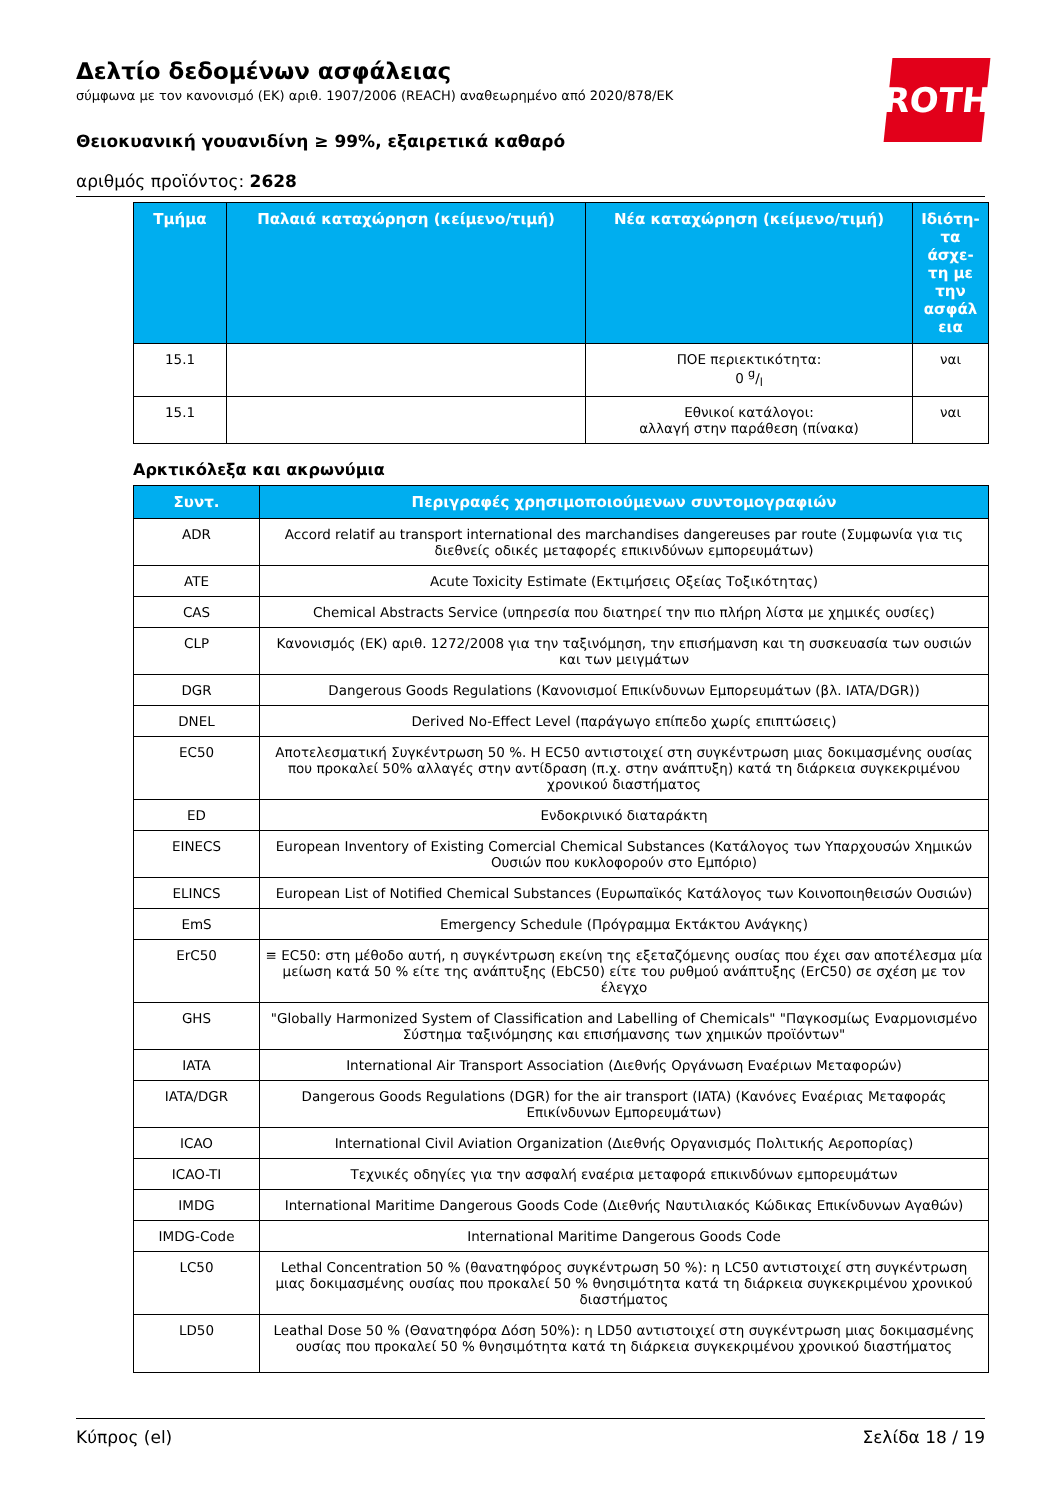ROTH
Δελτίο δεδομένων ασφάλειας
σύμφωνα με τον κανονισμό (ΕΚ) αριθ. 1907/2006 (REACH) αναθεωρημένο από 2020/878/ΕΚ
Θειοκυανική γουανιδίνη ≥ 99%, εξαιρετικά καθαρό
αριθμός προϊόντος: 2628
| Τμήμα | Παλαιά καταχώρηση (κείμενο/τιμή) | Νέα καταχώρηση (κείμενο/τιμή) | Ιδιότη-τα άσχε-τη με την ασφάλ εια |
| --- | --- | --- | --- |
| 15.1 | | ΠΟΕ περιεκτικότητα: 0 g/l | ναι |
| 15.1 | | Εθνικοί κατάλογοι: αλλαγή στην παράθεση (πίνακα) | ναι |
Αρκτικόλεξα και ακρωνύμια
| Συντ. | Περιγραφές χρησιμοποιούμενων συντομογραφιών |
| --- | --- |
| ADR | Accord relatif au transport international des marchandises dangereuses par route (Συμφωνία για τις διεθνείς οδικές μεταφορές επικινδύνων εμπορευμάτων) |
| ATE | Acute Toxicity Estimate (Εκτιμήσεις Οξείας Τοξικότητας) |
| CAS | Chemical Abstracts Service (υπηρεσία που διατηρεί την πιο πλήρη λίστα με χημικές ουσίες) |
| CLP | Κανονισμός (ΕΚ) αριθ. 1272/2008 για την ταξινόμηση, την επισήμανση και τη συσκευασία των ουσιών και των μειγμάτων |
| DGR | Dangerous Goods Regulations (Κανονισμοί Επικίνδυνων Εμπορευμάτων (βλ. IATA/DGR)) |
| DNEL | Derived No-Effect Level (παράγωγο επίπεδο χωρίς επιπτώσεις) |
| EC50 | Αποτελεσματική Συγκέντρωση 50 %. Η EC50 αντιστοιχεί στη συγκέντρωση μιας δοκιμασμένης ουσίας που προκαλεί 50% αλλαγές στην αντίδραση (π.χ. στην ανάπτυξη) κατά τη διάρκεια συγκεκριμένου χρονικού διαστήματος |
| ED | Ενδοκρινικό διαταράκτη |
| EINECS | European Inventory of Existing Comercial Chemical Substances (Κατάλογος των Υπαρχουσών Χημικών Ουσιών που κυκλοφορούν στο Εμπόριο) |
| ELINCS | European List of Notified Chemical Substances (Ευρωπαϊκός Κατάλογος των Κοινοποιηθεισών Ουσιών) |
| EmS | Emergency Schedule (Πρόγραμμα Εκτάκτου Ανάγκης) |
| ErC50 | ≡ EC50: στη μέθοδο αυτή, η συγκέντρωση εκείνη της εξεταζόμενης ουσίας που έχει σαν αποτέλεσμα μία μείωση κατά 50 % είτε της ανάπτυξης (EbC50) είτε του ρυθμού ανάπτυξης (ErC50) σε σχέση με τον έλεγχο |
| GHS | "Globally Harmonized System of Classification and Labelling of Chemicals" "Παγκοσμίως Εναρμονισμένο Σύστημα ταξινόμησης και επισήμανσης των χημικών προϊόντων" |
| IATA | International Air Transport Association (Διεθνής Οργάνωση Εναέριων Μεταφορών) |
| IATA/DGR | Dangerous Goods Regulations (DGR) for the air transport (IATA) (Κανόνες Εναέριας Μεταφοράς Επικίνδυνων Εμπορευμάτων) |
| ICAO | International Civil Aviation Organization (Διεθνής Οργανισμός Πολιτικής Αεροπορίας) |
| ICAO-TI | Τεχνικές οδηγίες για την ασφαλή εναέρια μεταφορά επικινδύνων εμπορευμάτων |
| IMDG | International Maritime Dangerous Goods Code (Διεθνής Ναυτιλιακός Κώδικας Επικίνδυνων Αγαθών) |
| IMDG-Code | International Maritime Dangerous Goods Code |
| LC50 | Lethal Concentration 50 % (θανατηφόρος συγκέντρωση 50 %): η LC50 αντιστοιχεί στη συγκέντρωση μιας δοκιμασμένης ουσίας που προκαλεί 50 % θνησιμότητα κατά τη διάρκεια συγκεκριμένου χρονικού διαστήματος |
| LD50 | Leathal Dose 50 % (Θανατηφόρα Δόση 50%): η LD50 αντιστοιχεί στη συγκέντρωση μιας δοκιμασμένης ουσίας που προκαλεί 50 % θνησιμότητα κατά τη διάρκεια συγκεκριμένου χρονικού διαστήματος |
Κύπρος (el) Σελίδα 18 / 19